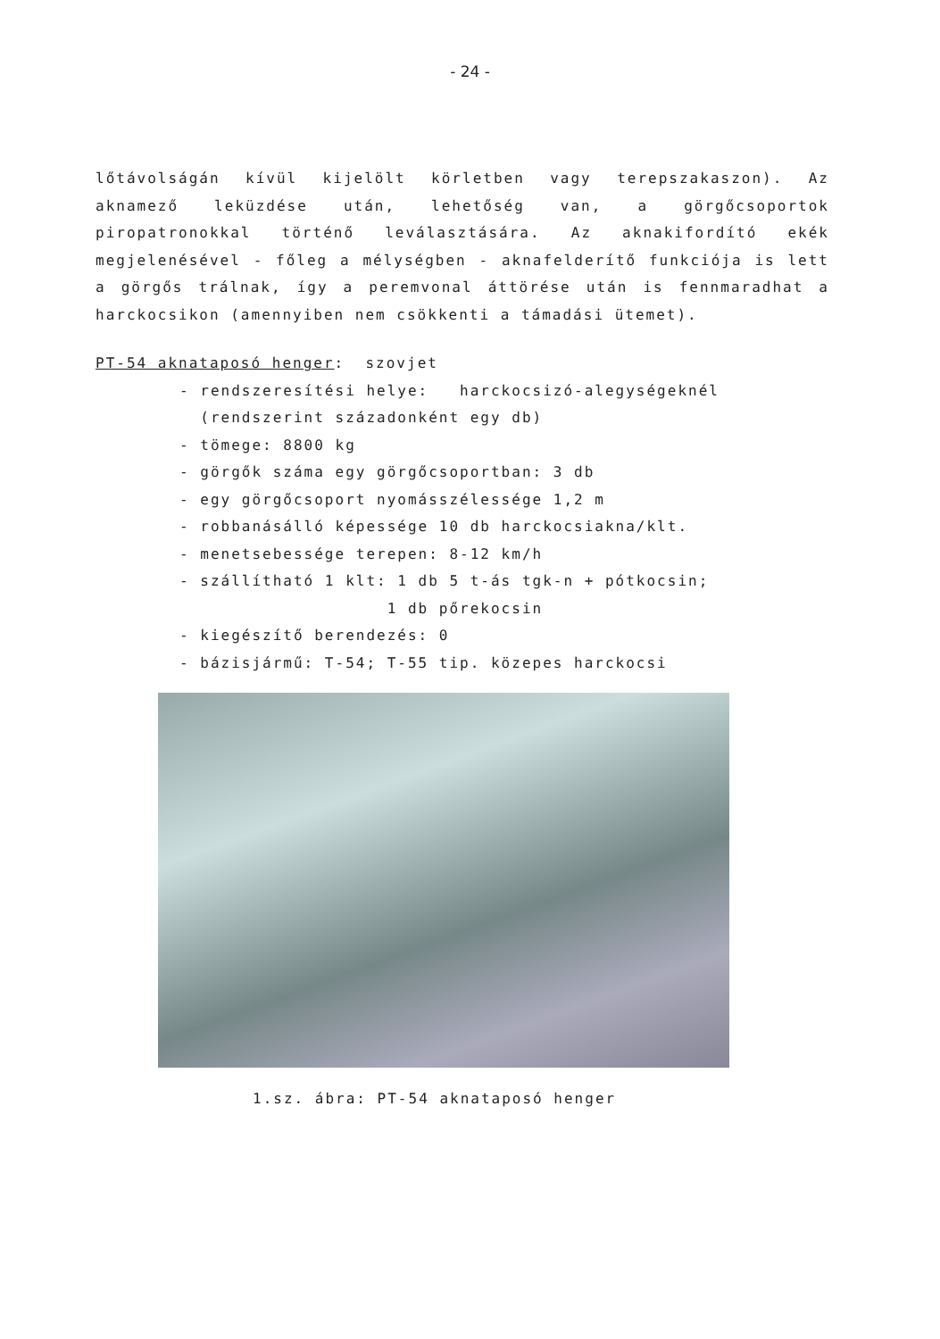- 24 -
lőtávolságán kívül kijelölt körletben vagy terepszakaszon). Az aknamező leküzdése után, lehetőség van, a görgőcsoportok piropatronokkal történő leválasztására. Az aknakifordító ekék megjelenésével - főleg a mélységben - aknafelderítő funkciója is lett a görgős trálnak, így a peremvonal áttörése után is fennmaradhat a harckocsikon (amennyiben nem csökkenti a támadási ütemet).
PT-54 aknataposó henger: szovjet
- rendszeresítési helye: harckocsizó-alegységeknél
(rendszerint századonként egy db)
- tömege: 8800 kg
- görgők száma egy görgőcsoportban: 3 db
- egy görgőcsoport nyomásszélessége 1,2 m
- robbanásálló képessége 10 db harckocsiakna/klt.
- menetsebessége terepen: 8-12 km/h
- szállítható 1 klt: 1 db 5 t-ás tgk-n + pótkocsin;
1 db pőrekocsin
- kiegészítő berendezés: 0
- bázisjármű: T-54; T-55 tip. közepes harckocsi
1.sz. ábra: PT-54 aknataposó henger